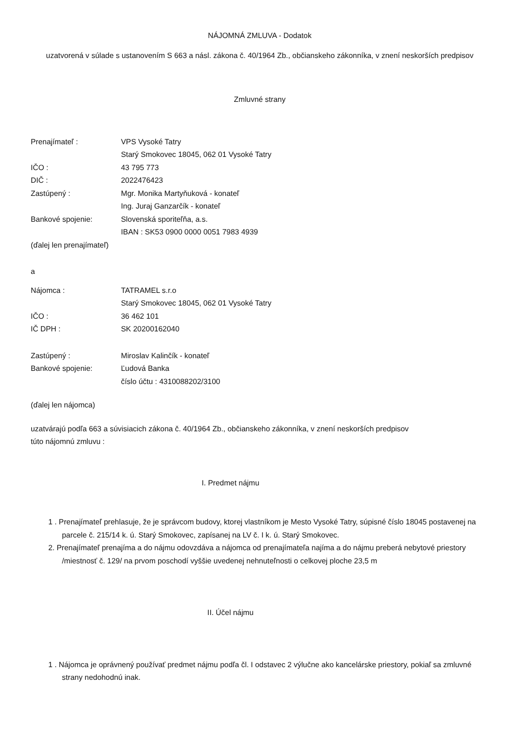NÁJOMNÁ ZMLUVA - Dodatok
uzatvorená v súlade s ustanovením S 663 a násl. zákona č. 40/1964 Zb., občianskeho zákonníka, v znení neskorších predpisov
Zmluvné strany
Prenajímateľ : VPS Vysoké Tatry
Starý Smokovec 18045, 062 01 Vysoké Tatry
IČO : 43 795 773
DIČ : 2022476423
Zastúpený : Mgr. Monika Martyňuková - konateľ
Ing. Juraj Ganzarčík - konateľ
Bankové spojenie: Slovenská sporiteľňa, a.s.
IBAN : SK53 0900 0000 0051 7983 4939
(ďalej len prenajímateľ)
a
Nájomca : TATRAMEL s.r.o
Starý Smokovec 18045, 062 01 Vysoké Tatry
IČO : 36 462 101
IČ DPH : SK 20200162040
Zastúpený : Miroslav Kalinčík - konateľ
Bankové spojenie: Ľudová Banka
číslo účtu : 4310088202/3100
(ďalej len nájomca)
uzatvárajú podľa 663 a súvisiacich zákona č. 40/1964 Zb., občianskeho zákonníka, v znení neskorších predpisov
túto nájomnú zmluvu :
I. Predmet nájmu
1 . Prenajímateľ prehlasuje, že je správcom budovy, ktorej vlastníkom je Mesto Vysoké Tatry, súpisné číslo 18045 postavenej na parcele č. 215/14 k. ú. Starý Smokovec, zapísanej na LV č. I k. ú. Starý Smokovec.
2. Prenajímateľ prenajíma a do nájmu odovzdáva a nájomca od prenajímateľa najíma a do nájmu preberá nebytové priestory /miestnosť č. 129/ na prvom poschodí vyššie uvedenej nehnuteľnosti o celkovej ploche 23,5 m
II. Účel nájmu
1 . Nájomca je oprávnený používať predmet nájmu podľa čl. I odstavec 2 výlučne ako kancelárske priestory, pokiaľ sa zmluvné strany nedohodnú inak.